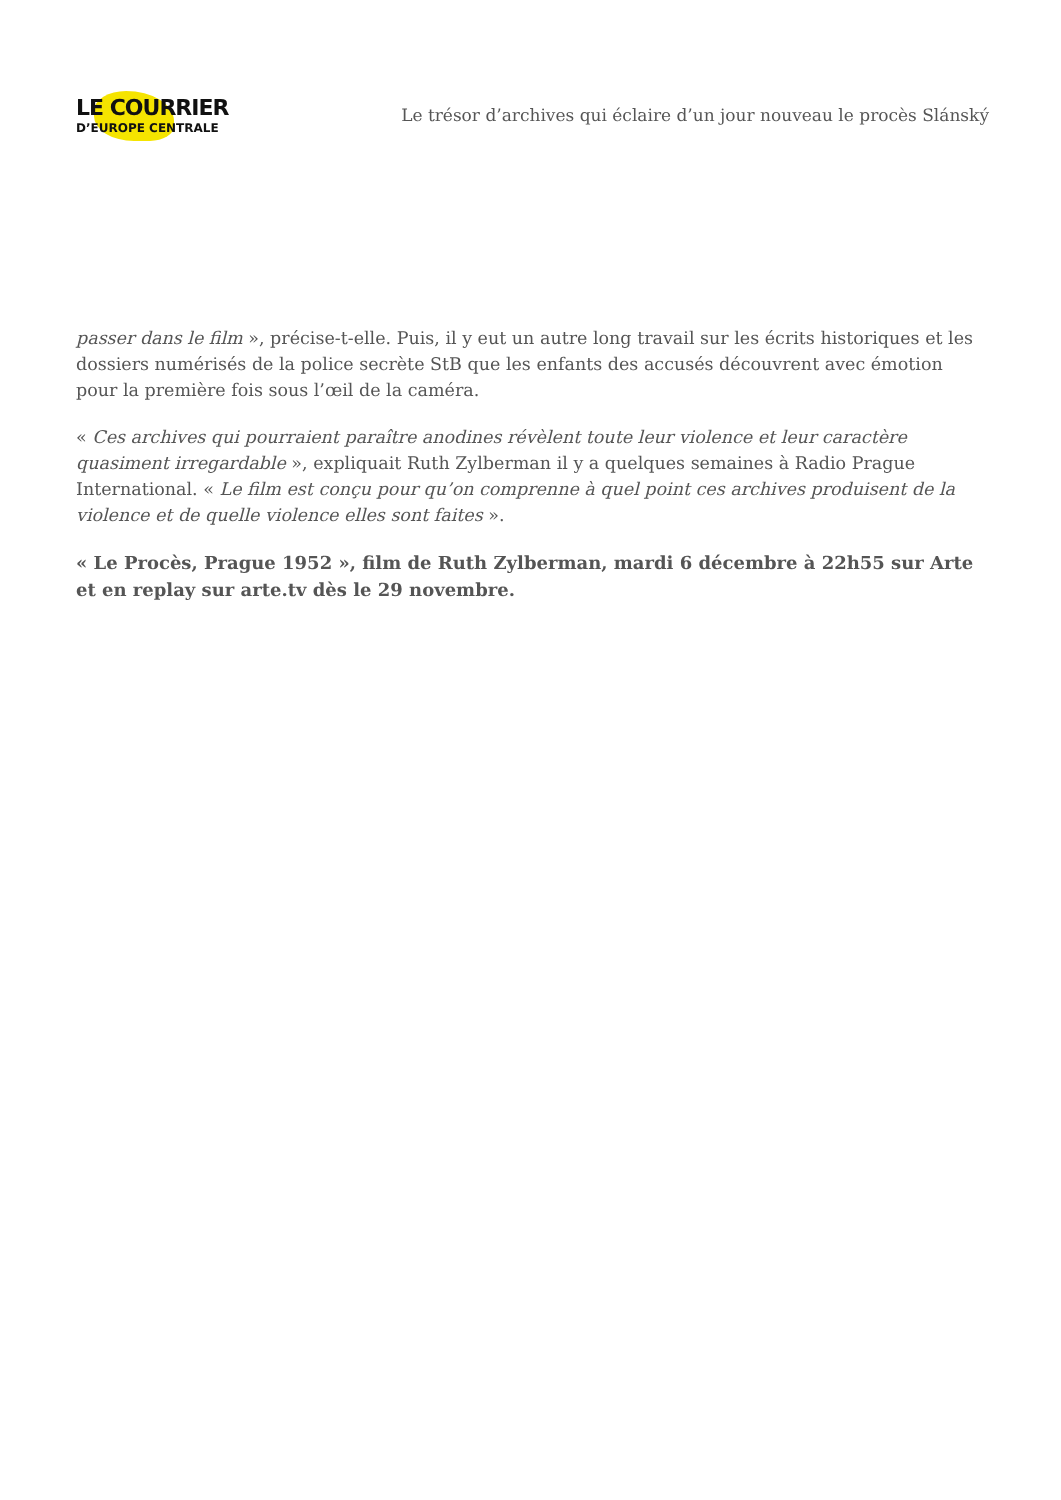LE COURRIER
D’EUROPE CENTRALE
Le trésor d’archives qui éclaire d’un jour nouveau le procès Slánský
passer dans le film », précise-t-elle. Puis, il y eut un autre long travail sur les écrits historiques et les dossiers numérisés de la police secrète StB que les enfants des accusés découvrent avec émotion pour la première fois sous l’œil de la caméra.
« Ces archives qui pourraient paraître anodines révèlent toute leur violence et leur caractère quasiment irregardable », expliquait Ruth Zylberman il y a quelques semaines à Radio Prague International. « Le film est conçu pour qu’on comprenne à quel point ces archives produisent de la violence et de quelle violence elles sont faites ».
« Le Procès, Prague 1952 », film de Ruth Zylberman, mardi 6 décembre à 22h55 sur Arte et en replay sur arte.tv dès le 29 novembre.